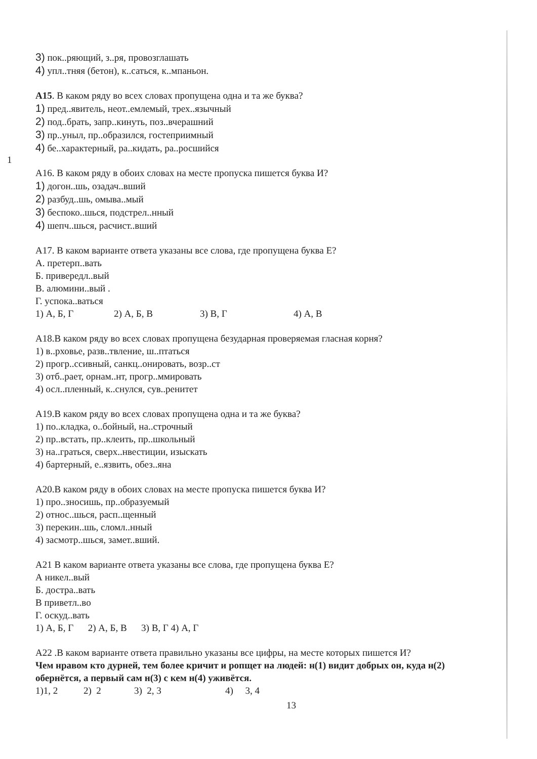1
3) пок..ряющий, з..ря, провозглашать
4) упл..тняя (бетон), к..саться, к..мпаньон.
А15. В каком ряду во всех словах пропущена одна и та же буква?
1) пред..явитель, неот..емлемый, трех..язычный
2) под..брать, запр..кинуть, поз..вчерашний
3) пр..уныл, пр..образился, гостеприимный
4) бе..характерный, ра..кидать, ра..росшийся
А16. В каком ряду в обоих словах на месте пропуска пишется буква И?
1) догон..шь, озадач..вший
2) разбуд..шь, омыва..мый
3) беспоко..шься, подстрел..нный
4) шепч..шься, расчист..вший
А17. В каком варианте ответа указаны все слова, где пропущена буква Е?
А. претерп..вать
Б. привередл..вый
В. алюмини..вый .
Г. успока..ваться
1) А, Б, Г 2) А, Б, В 3) В, Г 4) А, В
А18.В каком ряду во всех словах пропущена безударная проверяемая гласная корня?
1) в..рховье, разв..твление, ш..птаться
2) прогр..ссивный, санкц..онировать, возр..ст
3) отб..рает, орнам..нт, прогр..ммировать
4) осл..пленный, к..снулся, сув..ренитет
А19.В каком ряду во всех словах пропущена одна и та же буква?
1) по..кладка, о..бойный, на..строчный
2) пр..встать, пр..клеить, пр..школьный
3) на..граться, сверх..нвестиции, изыскать
4) бартерный, е..язвить, обез..яна
А20.В каком ряду в обоих словах на месте пропуска пишется буква И?
1) про..зносишь, пр..образуемый
2) относ..шься, расп..щенный
3) перекин..шь, сломл..нный
4) засмотр..шься, замет..вший.
А21 В каком варианте ответа указаны все слова, где пропущена буква Е?
А никел..вый
Б. достра..вать
В приветл..во
Г. оскуд..вать
1) А, Б, Г 2) А, Б, В 3) В, Г 4) А, Г
А22 .В каком варианте ответа правильно указаны все цифры, на месте которых пишется И?
Чем нравом кто дурней, тем более кричит и ропщет на людей: н(1) видит добрых он, куда н(2) обернётся, а первый сам н(3) с кем н(4) уживётся.
1)1, 2 2) 2 3) 2, 3 4) 3, 4
13